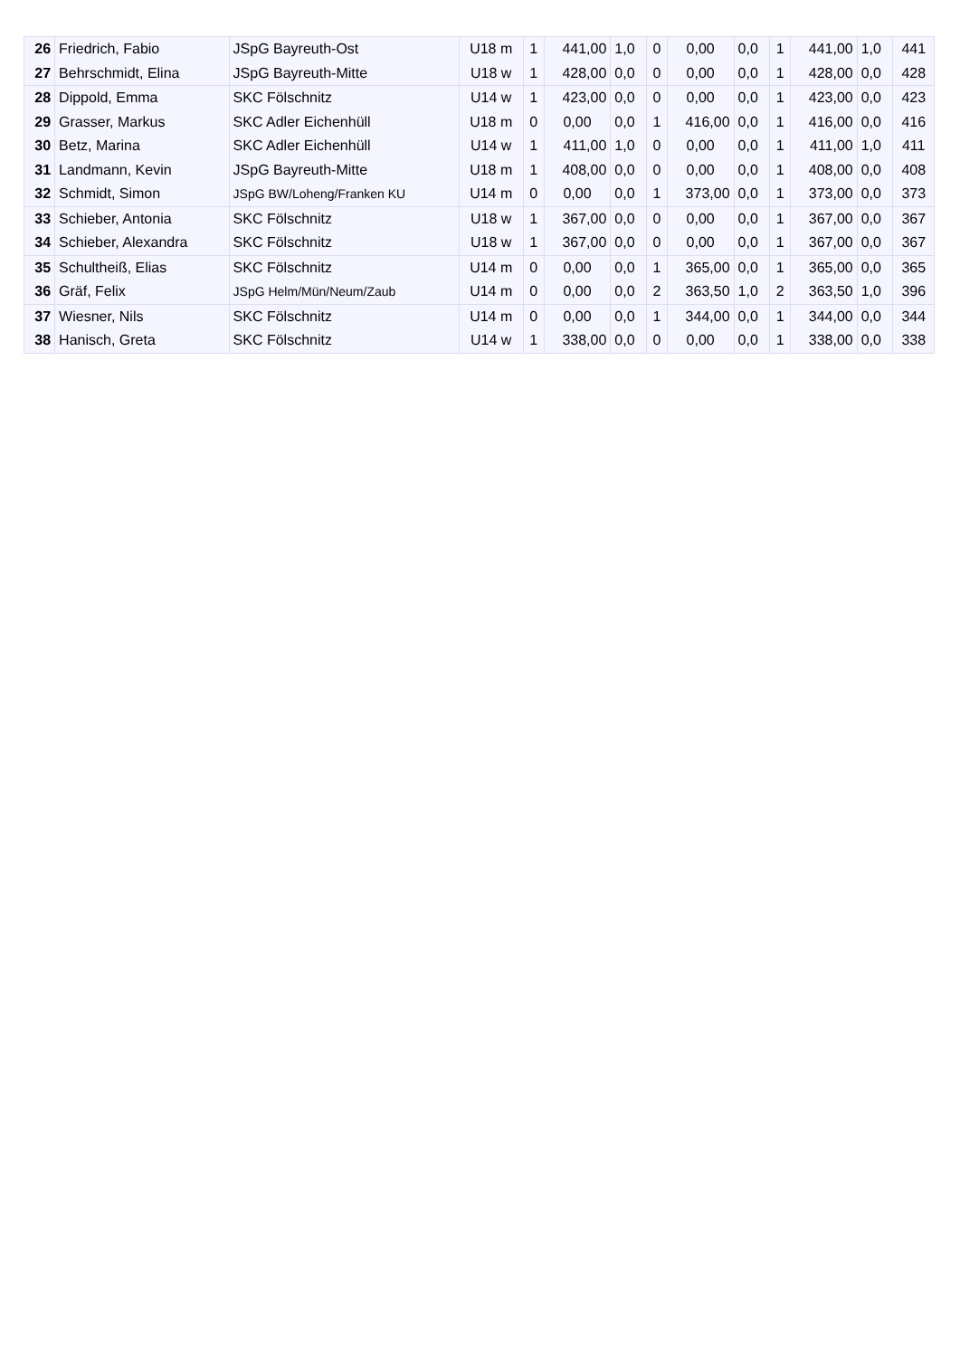| 26 | Friedrich, Fabio | JSpG Bayreuth-Ost | U18 m | 1 | 441,00 | 1,0 | 0 | 0,00 | 0,0 | 1 | 441,00 | 1,0 | 441 |
| 27 | Behrschmidt, Elina | JSpG Bayreuth-Mitte | U18 w | 1 | 428,00 | 0,0 | 0 | 0,00 | 0,0 | 1 | 428,00 | 0,0 | 428 |
| 28 | Dippold, Emma | SKC Fölschnitz | U14 w | 1 | 423,00 | 0,0 | 0 | 0,00 | 0,0 | 1 | 423,00 | 0,0 | 423 |
| 29 | Grasser, Markus | SKC Adler Eichenhüll | U18 m | 0 | 0,00 | 0,0 | 1 | 416,00 | 0,0 | 1 | 416,00 | 0,0 | 416 |
| 30 | Betz, Marina | SKC Adler Eichenhüll | U14 w | 1 | 411,00 | 1,0 | 0 | 0,00 | 0,0 | 1 | 411,00 | 1,0 | 411 |
| 31 | Landmann, Kevin | JSpG Bayreuth-Mitte | U18 m | 1 | 408,00 | 0,0 | 0 | 0,00 | 0,0 | 1 | 408,00 | 0,0 | 408 |
| 32 | Schmidt, Simon | JSpG BW/Loheng/Franken KU | U14 m | 0 | 0,00 | 0,0 | 1 | 373,00 | 0,0 | 1 | 373,00 | 0,0 | 373 |
| 33 | Schieber, Antonia | SKC Fölschnitz | U18 w | 1 | 367,00 | 0,0 | 0 | 0,00 | 0,0 | 1 | 367,00 | 0,0 | 367 |
| 34 | Schieber, Alexandra | SKC Fölschnitz | U18 w | 1 | 367,00 | 0,0 | 0 | 0,00 | 0,0 | 1 | 367,00 | 0,0 | 367 |
| 35 | Schultheiß, Elias | SKC Fölschnitz | U14 m | 0 | 0,00 | 0,0 | 1 | 365,00 | 0,0 | 1 | 365,00 | 0,0 | 365 |
| 36 | Gräf, Felix | JSpG Helm/Mün/Neum/Zaub | U14 m | 0 | 0,00 | 0,0 | 2 | 363,50 | 1,0 | 2 | 363,50 | 1,0 | 396 |
| 37 | Wiesner, Nils | SKC Fölschnitz | U14 m | 0 | 0,00 | 0,0 | 1 | 344,00 | 0,0 | 1 | 344,00 | 0,0 | 344 |
| 38 | Hanisch, Greta | SKC Fölschnitz | U14 w | 1 | 338,00 | 0,0 | 0 | 0,00 | 0,0 | 1 | 338,00 | 0,0 | 338 |